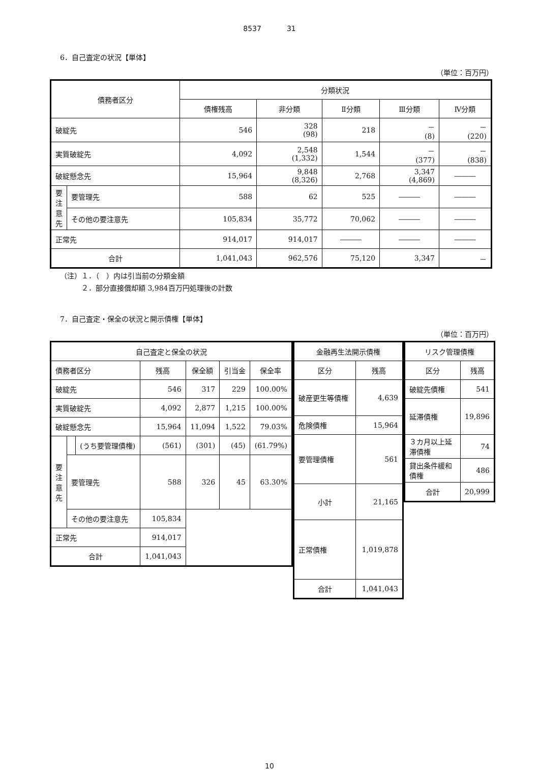8537 31
6．自己査定の状況【単体】
（単位：百万円）
| 債務者区分 | | 分類状況 | | | | |
| --- | --- | --- | --- | --- | --- | --- |
| | | 債権残高 | 非分類 | Ⅱ分類 | Ⅲ分類 | Ⅳ分類 |
| 破綻先 | | 546 | 328 (98) | 218 | － (8) | － (220) |
| 実質破綻先 | | 4,092 | 2,548 (1,332) | 1,544 | － (377) | － (838) |
| 破綻懸念先 | | 15,964 | 9,848 (8,326) | 2,768 | 3,347 (4,869) | ――― |
| 要注意先 | 要管理先 | 588 | 62 | 525 | ――― | ――― |
| | その他の要注意先 | 105,834 | 35,772 | 70,062 | ――― | ――― |
| 正常先 | | 914,017 | 914,017 | ――― | ――― | ――― |
| 合計 | | 1,041,043 | 962,576 | 75,120 | 3,347 | － |
（注）１．（　）内は引当前の分類金額
　　　２．部分直接償却額 3,984百万円処理後の計数
7．自己査定・保全の状況と開示債権【単体】
（単位：百万円）
| 自己査定と保全の状況 | | | | | | |
| --- | --- | --- | --- | --- | --- | --- |
| 債務者区分 | | | 残高 | 保全額 | 引当金 | 保全率 |
| 破綻先 | | | 546 | 317 | 229 | 100.00% |
| 実質破綻先 | | | 4,092 | 2,877 | 1,215 | 100.00% |
| 破綻懸念先 | | | 15,964 | 11,094 | 1,522 | 79.03% |
| 要注意先 | | (うち要管理債権) | (561) | (301) | (45) | (61.79%) |
| | 要管理先 | | 588 | 326 | 45 | 63.30% |
| | その他の要注意先 | | 105,834 | | | |
| 正常先 | | | 914,017 | | | |
| 合計 | | | 1,041,043 | | | |
| 金融再生法開示債権 | |
| --- | --- |
| 区分 | 残高 |
| 破産更生等債権 | 4,639 |
| 危険債権 | 15,964 |
| 要管理債権 | 561 |
| 小計 | 21,165 |
| 正常債権 | 1,019,878 |
| 合計 | 1,041,043 |
| リスク管理債権 | |
| --- | --- |
| 区分 | 残高 |
| 破綻先債権 | 541 |
| 延滞債権 | 19,896 |
| ３カ月以上延滞債権 | 74 |
| 貸出条件緩和債権 | 486 |
| 合計 | 20,999 |
10